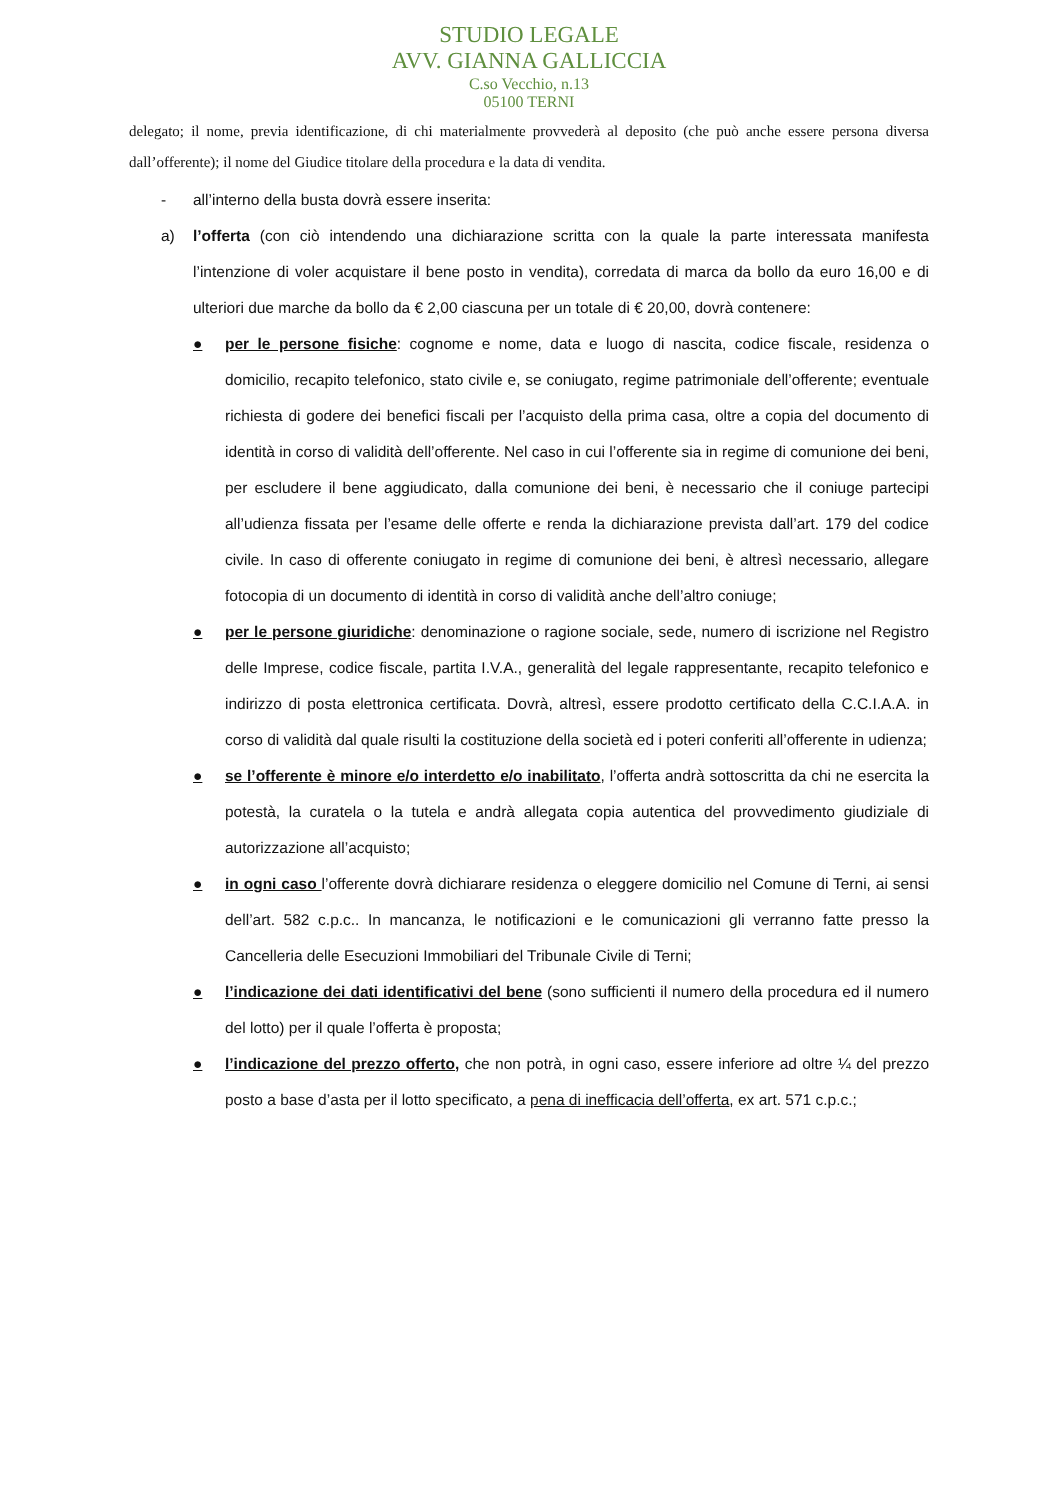STUDIO LEGALE
AVV. GIANNA GALLICCIA
C.so Vecchio, n.13
05100 TERNI
delegato; il nome, previa identificazione, di chi materialmente provvederà al deposito (che può anche essere persona diversa dall’offerente); il nome del Giudice titolare della procedura e la data di vendita.
- all’interno della busta dovrà essere inserita:
a) l’offerta (con ciò intendendo una dichiarazione scritta con la quale la parte interessata manifesta l’intenzione di voler acquistare il bene posto in vendita), corredata di marca da bollo da euro 16,00 e di ulteriori due marche da bollo da € 2,00 ciascuna per un totale di € 20,00, dovrà contenere:
● per le persone fisiche: cognome e nome, data e luogo di nascita, codice fiscale, residenza o domicilio, recapito telefonico, stato civile e, se coniugato, regime patrimoniale dell’offerente; eventuale richiesta di godere dei benefici fiscali per l’acquisto della prima casa, oltre a copia del documento di identità in corso di validità dell’offerente. Nel caso in cui l’offerente sia in regime di comunione dei beni, per escludere il bene aggiudicato, dalla comunione dei beni, è necessario che il coniuge partecipi all’udienza fissata per l’esame delle offerte e renda la dichiarazione prevista dall’art. 179 del codice civile. In caso di offerente coniugato in regime di comunione dei beni, è altresì necessario, allegare fotocopia di un documento di identità in corso di validità anche dell’altro coniuge;
● per le persone giuridiche: denominazione o ragione sociale, sede, numero di iscrizione nel Registro delle Imprese, codice fiscale, partita I.V.A., generalità del legale rappresentante, recapito telefonico e indirizzo di posta elettronica certificata. Dovrà, altresì, essere prodotto certificato della C.C.I.A.A. in corso di validità dal quale risulti la costituzione della società ed i poteri conferiti all’offerente in udienza;
● se l’offerente è minore e/o interdetto e/o inabilitato, l’offerta andrà sottoscritta da chi ne esercita la potestà, la curatela o la tutela e andrà allegata copia autentica del provvedimento giudiziale di autorizzazione all’acquisto;
● in ogni caso l’offerente dovrà dichiarare residenza o eleggere domicilio nel Comune di Terni, ai sensi dell’art. 582 c.p.c.. In mancanza, le notificazioni e le comunicazioni gli verranno fatte presso la Cancelleria delle Esecuzioni Immobiliari del Tribunale Civile di Terni;
● l’indicazione dei dati identificativi del bene (sono sufficienti il numero della procedura ed il numero del lotto) per il quale l’offerta è proposta;
● l’indicazione del prezzo offerto, che non potrà, in ogni caso, essere inferiore ad oltre ¼ del prezzo posto a base d’asta per il lotto specificato, a pena di inefficacia dell’offerta, ex art. 571 c.p.c.;